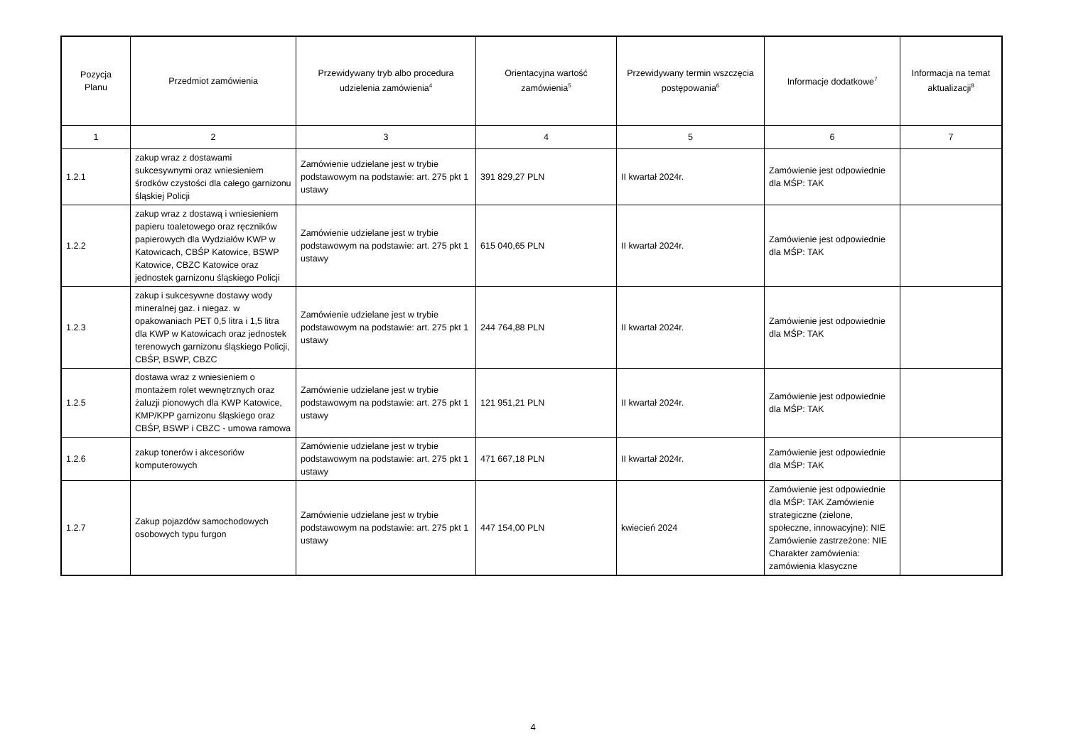| Pozycja Planu | Przedmiot zamówienia | Przewidywany tryb albo procedura udzielenia zamówienia<sup>4</sup> | Orientacyjna wartość zamówienia<sup>5</sup> | Przewidywany termin wszczęcia postępowania<sup>6</sup> | Informacje dodatkowe<sup>7</sup> | Informacja na temat aktualizacji<sup>8</sup> |
| --- | --- | --- | --- | --- | --- | --- |
| 1 | 2 | 3 | 4 | 5 | 6 | 7 |
| 1.2.1 | zakup wraz z dostawami sukcesywnymi oraz wniesieniem środków czystości dla całego garnizonu śląskiej Policji | Zamówienie udzielane jest w trybie podstawowym na podstawie: art. 275 pkt 1 ustawy | 391 829,27 PLN | II kwartał 2024r. | Zamówienie jest odpowiednie dla MŚP: TAK | |
| 1.2.2 | zakup wraz z dostawą i wniesieniem papieru toaletowego oraz ręczników papierowych dla Wydziałów KWP w Katowicach, CBŚP Katowice, BSWP Katowice, CBZC Katowice oraz jednostek garnizonu śląskiego Policji | Zamówienie udzielane jest w trybie podstawowym na podstawie: art. 275 pkt 1 ustawy | 615 040,65 PLN | II kwartał 2024r. | Zamówienie jest odpowiednie dla MŚP: TAK | |
| 1.2.3 | zakup i sukcesywne dostawy wody mineralnej gaz. i niegaz. w opakowaniach PET 0,5 litra i 1,5 litra dla KWP w Katowicach oraz jednostek terenowych garnizonu śląskiego Policji, CBŚP, BSWP, CBZC | Zamówienie udzielane jest w trybie podstawowym na podstawie: art. 275 pkt 1 ustawy | 244 764,88 PLN | II kwartał 2024r. | Zamówienie jest odpowiednie dla MŚP: TAK | |
| 1.2.5 | dostawa wraz z wniesieniem o montażem rolet wewnętrznych oraz żaluzji pionowych dla KWP Katowice, KMP/KPP garnizonu śląskiego oraz CBŚP, BSWP i CBZC - umowa ramowa | Zamówienie udzielane jest w trybie podstawowym na podstawie: art. 275 pkt 1 ustawy | 121 951,21 PLN | II kwartał 2024r. | Zamówienie jest odpowiednie dla MŚP: TAK | |
| 1.2.6 | zakup tonerów i akcesoriów komputerowych | Zamówienie udzielane jest w trybie podstawowym na podstawie: art. 275 pkt 1 ustawy | 471 667,18 PLN | II kwartał 2024r. | Zamówienie jest odpowiednie dla MŚP: TAK | |
| 1.2.7 | Zakup pojazdów samochodowych osobowych typu furgon | Zamówienie udzielane jest w trybie podstawowym na podstawie: art. 275 pkt 1 ustawy | 447 154,00 PLN | kwiecień 2024 | Zamówienie jest odpowiednie dla MŚP: TAK Zamówienie strategiczne (zielone, społeczne, innowacyjne): NIE Zamówienie zastrzeżone: NIE Charakter zamówienia: zamówienia klasyczne | |
4